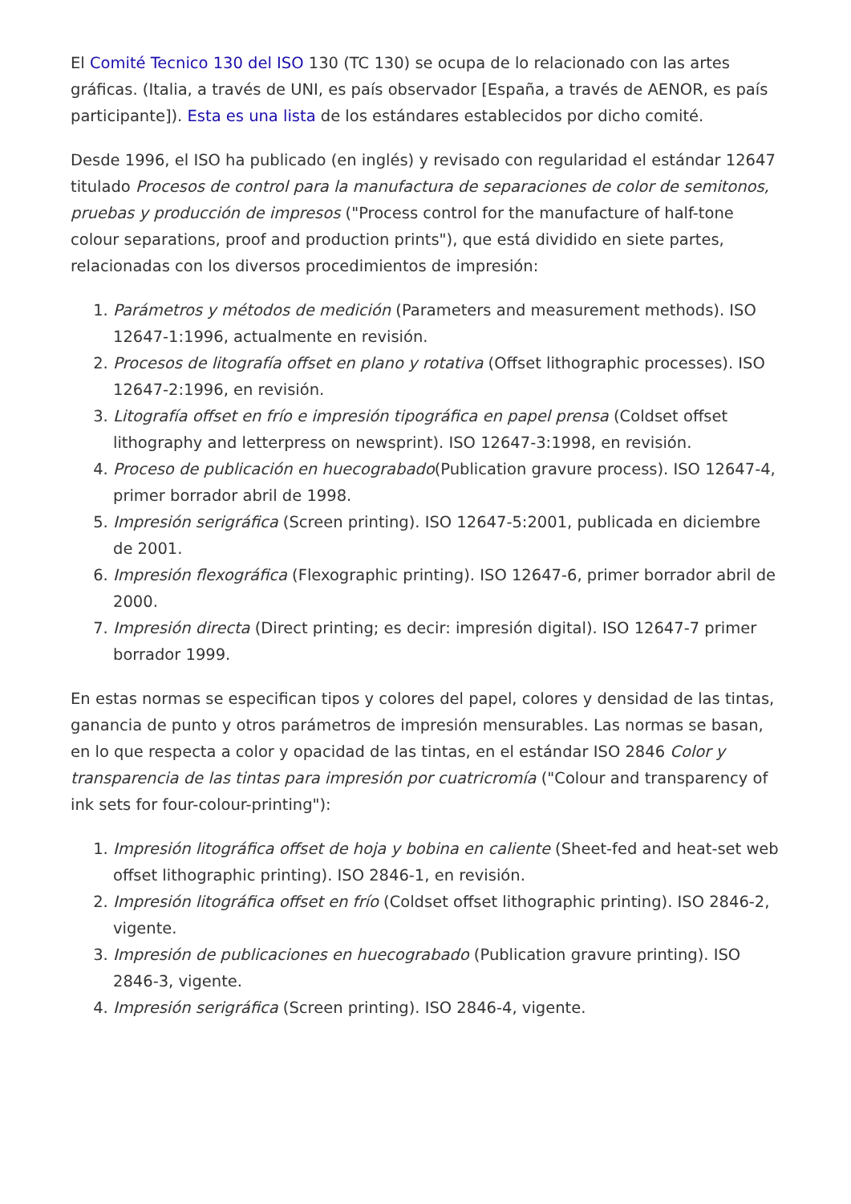El Comité Tecnico 130 del ISO 130 (TC 130) se ocupa de lo relacionado con las artes gráficas. (Italia, a través de UNI, es país observador [España, a través de AENOR, es país participante]). Esta es una lista de los estándares establecidos por dicho comité.
Desde 1996, el ISO ha publicado (en inglés) y revisado con regularidad el estándar 12647 titulado Procesos de control para la manufactura de separaciones de color de semitonos, pruebas y producción de impresos ("Process control for the manufacture of half-tone colour separations, proof and production prints"), que está dividido en siete partes, relacionadas con los diversos procedimientos de impresión:
1. Parámetros y métodos de medición (Parameters and measurement methods). ISO 12647-1:1996, actualmente en revisión.
2. Procesos de litografía offset en plano y rotativa (Offset lithographic processes). ISO 12647-2:1996, en revisión.
3. Litografía offset en frío e impresión tipográfica en papel prensa (Coldset offset lithography and letterpress on newsprint). ISO 12647-3:1998, en revisión.
4. Proceso de publicación en huecograbado(Publication gravure process). ISO 12647-4, primer borrador abril de 1998.
5. Impresión serigráfica (Screen printing). ISO 12647-5:2001, publicada en diciembre de 2001.
6. Impresión flexográfica (Flexographic printing). ISO 12647-6, primer borrador abril de 2000.
7. Impresión directa (Direct printing; es decir: impresión digital). ISO 12647-7 primer borrador 1999.
En estas normas se especifican tipos y colores del papel, colores y densidad de las tintas, ganancia de punto y otros parámetros de impresión mensurables. Las normas se basan, en lo que respecta a color y opacidad de las tintas, en el estándar ISO 2846 Color y transparencia de las tintas para impresión por cuatricromía ("Colour and transparency of ink sets for four-colour-printing"):
1. Impresión litográfica offset de hoja y bobina en caliente (Sheet-fed and heat-set web offset lithographic printing). ISO 2846-1, en revisión.
2. Impresión litográfica offset en frío (Coldset offset lithographic printing). ISO 2846-2, vigente.
3. Impresión de publicaciones en huecograbado (Publication gravure printing). ISO 2846-3, vigente.
4. Impresión serigráfica (Screen printing). ISO 2846-4, vigente.